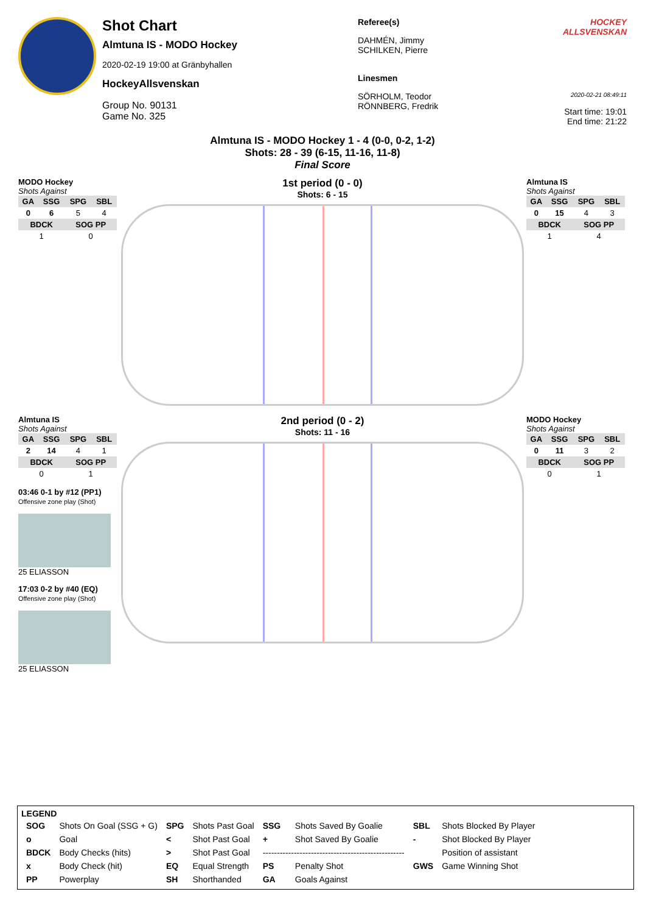Shot Chart
Almtuna IS - MODO Hockey
2020-02-19 19:00 at Gränbyhallen
HockeyAllsvenskan
Group No. 90131
Game No. 325
Referee(s)
DAHMÉN, Jimmy
SCHILKEN, Pierre
Linesmen
SÖRHOLM, Teodor
RÖNNBERG, Fredrik
HOCKEY ALLSVENSKAN
2020-02-21 08:49:11
Start time: 19:01
End time: 21:22
Almtuna IS - MODO Hockey 1 - 4 (0-0, 0-2, 1-2)
Shots: 28 - 39 (6-15, 11-16, 11-8)
Final Score
MODO Hockey
Shots Against
| GA | SSG | SPG | SBL |
| --- | --- | --- | --- |
| 0 | 6 | 5 | 4 |
| BDCK | | SOG PP | |
| 1 | | 0 | |
1st period (0 - 0)
Shots: 6 - 15
Almtuna IS
Shots Against
| GA | SSG | SPG | SBL |
| --- | --- | --- | --- |
| 0 | 15 | 4 | 3 |
| BDCK | | SOG PP | |
| 1 | | 4 | |
Almtuna IS
Shots Against
| GA | SSG | SPG | SBL |
| --- | --- | --- | --- |
| 2 | 14 | 4 | 1 |
| BDCK | | SOG PP | |
| 0 | | 1 | |
03:46 0-1 by #12 (PP1)
Offensive zone play (Shot)
25 ELIASSON
17:03 0-2 by #40 (EQ)
Offensive zone play (Shot)
25 ELIASSON
2nd period (0 - 2)
Shots: 11 - 16
MODO Hockey
Shots Against
| GA | SSG | SPG | SBL |
| --- | --- | --- | --- |
| 0 | 11 | 3 | 2 |
| BDCK | | SOG PP | |
| 0 | | 1 | |
LEGEND
| SOG | Shots On Goal (SSG + G) | SPG | Shots Past Goal | SSG | Shots Saved By Goalie | SBL | Shots Blocked By Player |
| o | Goal | < | Shot Past Goal | + | Shot Saved By Goalie | - | Shot Blocked By Player |
| BDCK | Body Checks (hits) | > | Shot Past Goal | -------------------------------------------------- | | | Position of assistant |
| x | Body Check (hit) | EQ | Equal Strength | PS | Penalty Shot | GWS | Game Winning Shot |
| PP | Powerplay | SH | Shorthanded | GA | Goals Against | | |